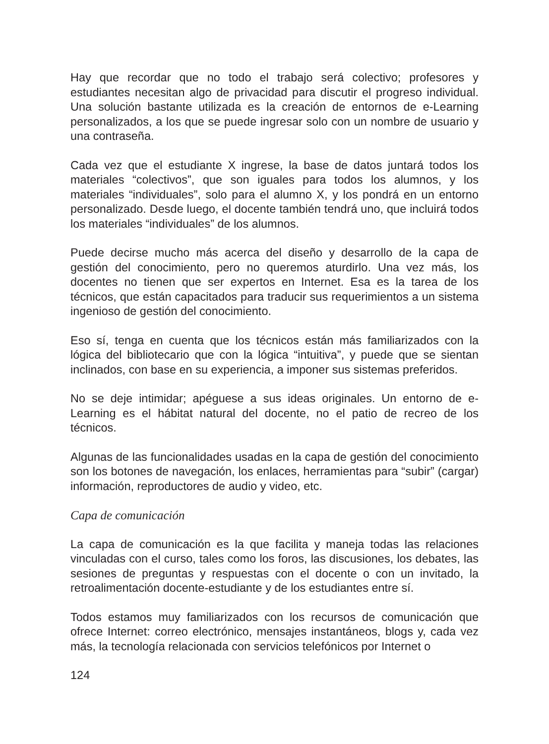Hay que recordar que no todo el trabajo será colectivo; profesores y estudiantes necesitan algo de privacidad para discutir el progreso individual. Una solución bastante utilizada es la creación de entornos de e-Learning personalizados, a los que se puede ingresar solo con un nombre de usuario y una contraseña.
Cada vez que el estudiante X ingrese, la base de datos juntará todos los materiales “colectivos”, que son iguales para todos los alumnos, y los materiales “individuales”, solo para el alumno X, y los pondrá en un entorno personalizado. Desde luego, el docente también tendrá uno, que incluirá todos los materiales “individuales” de los alumnos.
Puede decirse mucho más acerca del diseño y desarrollo de la capa de gestión del conocimiento, pero no queremos aturdirlo. Una vez más, los docentes no tienen que ser expertos en Internet. Esa es la tarea de los técnicos, que están capacitados para traducir sus requerimientos a un sistema ingenioso de gestión del conocimiento.
Eso sí, tenga en cuenta que los técnicos están más familiarizados con la lógica del bibliotecario que con la lógica “intuitiva”, y puede que se sientan inclinados, con base en su experiencia, a imponer sus sistemas preferidos.
No se deje intimidar; apéguese a sus ideas originales. Un entorno de e-Learning es el hábitat natural del docente, no el patio de recreo de los técnicos.
Algunas de las funcionalidades usadas en la capa de gestión del conocimiento son los botones de navegación, los enlaces, herramientas para “subir” (cargar) información, reproductores de audio y video, etc.
Capa de comunicación
La capa de comunicación es la que facilita y maneja todas las relaciones vinculadas con el curso, tales como los foros, las discusiones, los debates, las sesiones de preguntas y respuestas con el docente o con un invitado, la retroalimentación docente-estudiante y de los estudiantes entre sí.
Todos estamos muy familiarizados con los recursos de comunicación que ofrece Internet: correo electrónico, mensajes instantáneos, blogs y, cada vez más, la tecnología relacionada con servicios telefónicos por Internet o
124